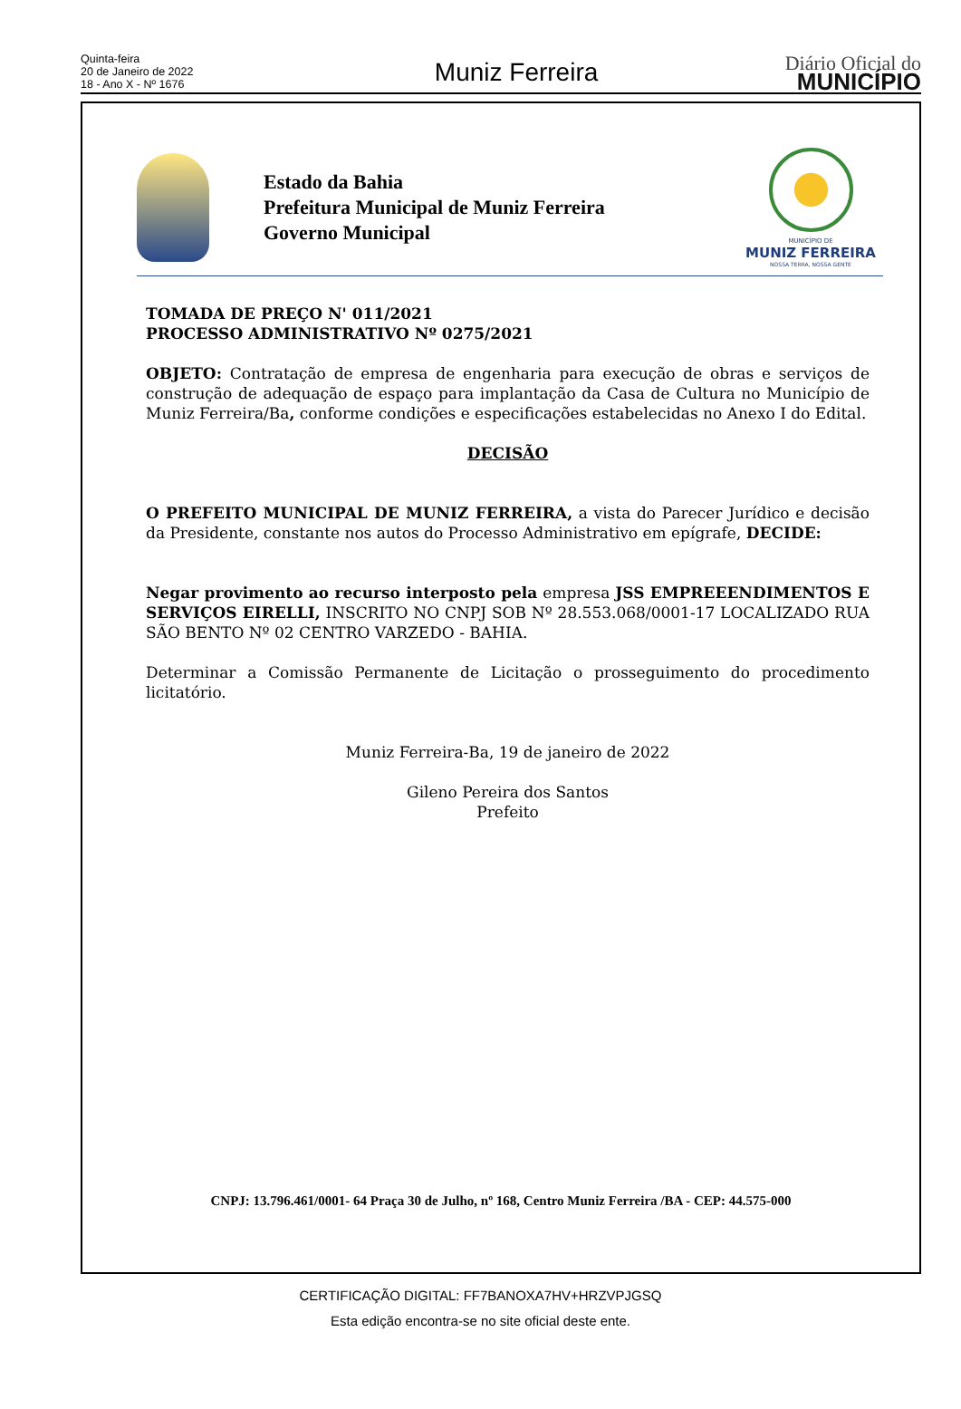Quinta-feira
20 de Janeiro de 2022
18 - Ano X - Nº 1676
Muniz Ferreira
Diário Oficial do
MUNICÍPIO
Estado da Bahia
Prefeitura Municipal de Muniz Ferreira
Governo Municipal
MUNICÍPIO DE
MUNIZ FERREIRA
NOSSA TERRA, NOSSA GENTE
TOMADA DE PREÇO N' 011/2021
PROCESSO ADMINISTRATIVO Nº 0275/2021
OBJETO: Contratação de empresa de engenharia para execução de obras e serviços de construção de adequação de espaço para implantação da Casa de Cultura no Município de Muniz Ferreira/Ba, conforme condições e especificações estabelecidas no Anexo I do Edital.
DECISÃO
O PREFEITO MUNICIPAL DE MUNIZ FERREIRA, a vista do Parecer Jurídico e decisão da Presidente, constante nos autos do Processo Administrativo em epígrafe, DECIDE:
Negar provimento ao recurso interposto pela empresa JSS EMPREEENDIMENTOS E SERVIÇOS EIRELLI, INSCRITO NO CNPJ SOB Nº 28.553.068/0001-17 LOCALIZADO RUA SÃO BENTO Nº 02 CENTRO VARZEDO - BAHIA.
Determinar a Comissão Permanente de Licitação o prosseguimento do procedimento licitatório.
Muniz Ferreira-Ba, 19 de janeiro de 2022
Gileno Pereira dos Santos
Prefeito
CNPJ: 13.796.461/0001- 64 Praça 30 de Julho, nº 168, Centro Muniz Ferreira /BA - CEP: 44.575-000
CERTIFICAÇÃO DIGITAL: FF7BANOXA7HV+HRZVPJGSQ
Esta edição encontra-se no site oficial deste ente.